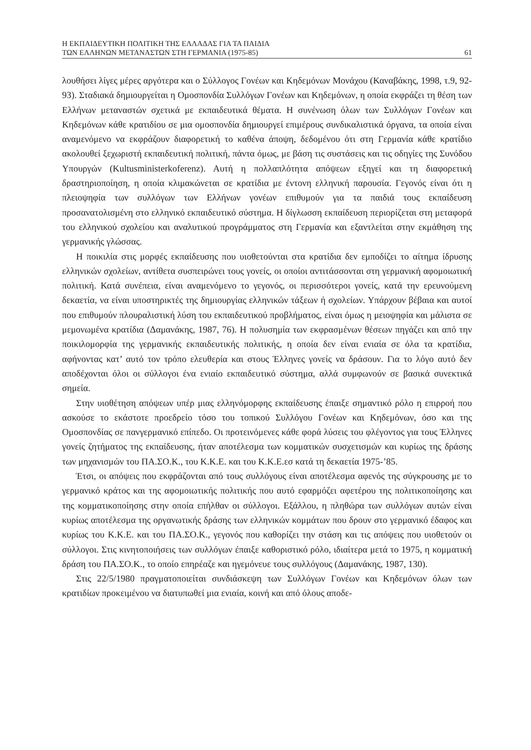Η ΕΚΠΑΙΔΕΥΤΙΚΗ ΠΟΛΙΤΙΚΗ ΤΗΣ ΕΛΛΑΔΑΣ ΓΙΑ ΤΑ ΠΑΙΔΙΑ
ΤΩΝ ΕΛΛΗΝΩΝ ΜΕΤΑΝΑΣΤΩΝ ΣΤΗ ΓΕΡΜΑΝΙΑ (1975-85)
61
λουθήσει λίγες μέρες αργότερα και ο Σύλλογος Γονέων και Κηδεμόνων Μονάχου (Καναβάκης, 1998, τ.9, 92-93). Σταδιακά δημιουργείται η Ομοσπονδία Συλλόγων Γονέων και Κηδεμόνων, η οποία εκφράζει τη θέση των Ελλήνων μεταναστών σχετικά με εκπαιδευτικά θέματα. Η συνένωση όλων των Συλλόγων Γονέων και Κηδεμόνων κάθε κρατιδίου σε μια ομοσπονδία δημιουργεί επιμέρους συνδικαλιστικά όργανα, τα οποία είναι αναμενόμενο να εκφράζουν διαφορετική το καθένα άποψη, δεδομένου ότι στη Γερμανία κάθε κρατίδιο ακολουθεί ξεχωριστή εκπαιδευτική πολιτική, πάντα όμως, με βάση τις συστάσεις και τις οδηγίες της Συνόδου Υπουργών (Kultusministerkoferenz). Αυτή η πολλαπλότητα απόψεων εξηγεί και τη διαφορετική δραστηριοποίηση, η οποία κλιμακώνεται σε κρατίδια με έντονη ελληνική παρουσία. Γεγονός είναι ότι η πλειοψηφία των συλλόγων των Ελλήνων γονέων επιθυμούν για τα παιδιά τους εκπαίδευση προσανατολισμένη στο ελληνικό εκπαιδευτικό σύστημα. Η δίγλωσση εκπαίδευση περιορίζεται στη μεταφορά του ελληνικού σχολείου και αναλυτικού προγράμματος στη Γερμανία και εξαντλείται στην εκμάθηση της γερμανικής γλώσσας.
Η ποικιλία στις μορφές εκπαίδευσης που υιοθετούνται στα κρατίδια δεν εμποδίζει το αίτημα ίδρυσης ελληνικών σχολείων, αντίθετα συσπειρώνει τους γονείς, οι οποίοι αντιτάσσονται στη γερμανική αφομοιωτική πολιτική. Κατά συνέπεια, είναι αναμενόμενο το γεγονός, οι περισσότεροι γονείς, κατά την ερευνούμενη δεκαετία, να είναι υποστηρικτές της δημιουργίας ελληνικών τάξεων ή σχολείων. Υπάρχουν βέβαια και αυτοί που επιθυμούν πλουραλιστική λύση του εκπαιδευτικού προβλήματος, είναι όμως η μειοψηφία και μάλιστα σε μεμονωμένα κρατίδια (Δαμανάκης, 1987, 76). Η πολυσημία των εκφρασμένων θέσεων πηγάζει και από την ποικιλομορφία της γερμανικής εκπαιδευτικής πολιτικής, η οποία δεν είναι ενιαία σε όλα τα κρατίδια, αφήνοντας κατ’ αυτό τον τρόπο ελευθερία και στους Έλληνες γονείς να δράσουν. Για το λόγο αυτό δεν αποδέχονται όλοι οι σύλλογοι ένα ενιαίο εκπαιδευτικό σύστημα, αλλά συμφωνούν σε βασικά συνεκτικά σημεία.
Στην υιοθέτηση απόψεων υπέρ μιας ελληνόμορφης εκπαίδευσης έπαιξε σημαντικό ρόλο η επιρροή που ασκούσε το εκάστοτε προεδρείο τόσο του τοπικού Συλλόγου Γονέων και Κηδεμόνων, όσο και της Ομοσπονδίας σε πανγερμανικό επίπεδο. Οι προτεινόμενες κάθε φορά λύσεις του φλέγοντος για τους Έλληνες γονείς ζητήματος της εκπαίδευσης, ήταν αποτέλεσμα των κομματικών συσχετισμών και κυρίως της δράσης των μηχανισμών του ΠΑ.ΣΟ.Κ., του Κ.Κ.Ε. και του Κ.Κ.Ε.εσ κατά τη δεκαετία 1975-’85.
Έτσι, οι απόψεις που εκφράζονται από τους συλλόγους είναι αποτέλεσμα αφενός της σύγκρουσης με το γερμανικό κράτος και της αφομοιωτικής πολιτικής που αυτό εφαρμόζει αφετέρου της πολιτικοποίησης και της κομματικοποίησης στην οποία επήλθαν οι σύλλογοι. Εξάλλου, η πληθώρα των συλλόγων αυτών είναι κυρίως αποτέλεσμα της οργανωτικής δράσης των ελληνικών κομμάτων που δρουν στο γερμανικό έδαφος και κυρίως του Κ.Κ.Ε. και του ΠΑ.ΣΟ.Κ., γεγονός που καθορίζει την στάση και τις απόψεις που υιοθετούν οι σύλλογοι. Στις κινητοποιήσεις των συλλόγων έπαιξε καθοριστικό ρόλο, ιδιαίτερα μετά το 1975, η κομματική δράση του ΠΑ.ΣΟ.Κ., το οποίο επηρέαζε και ηγεμόνευε τους συλλόγους (Δαμανάκης, 1987, 130).
Στις 22/5/1980 πραγματοποιείται συνδιάσκεψη των Συλλόγων Γονέων και Κηδεμόνων όλων των κρατιδίων προκειμένου να διατυπωθεί μια ενιαία, κοινή και από όλους αποδε-